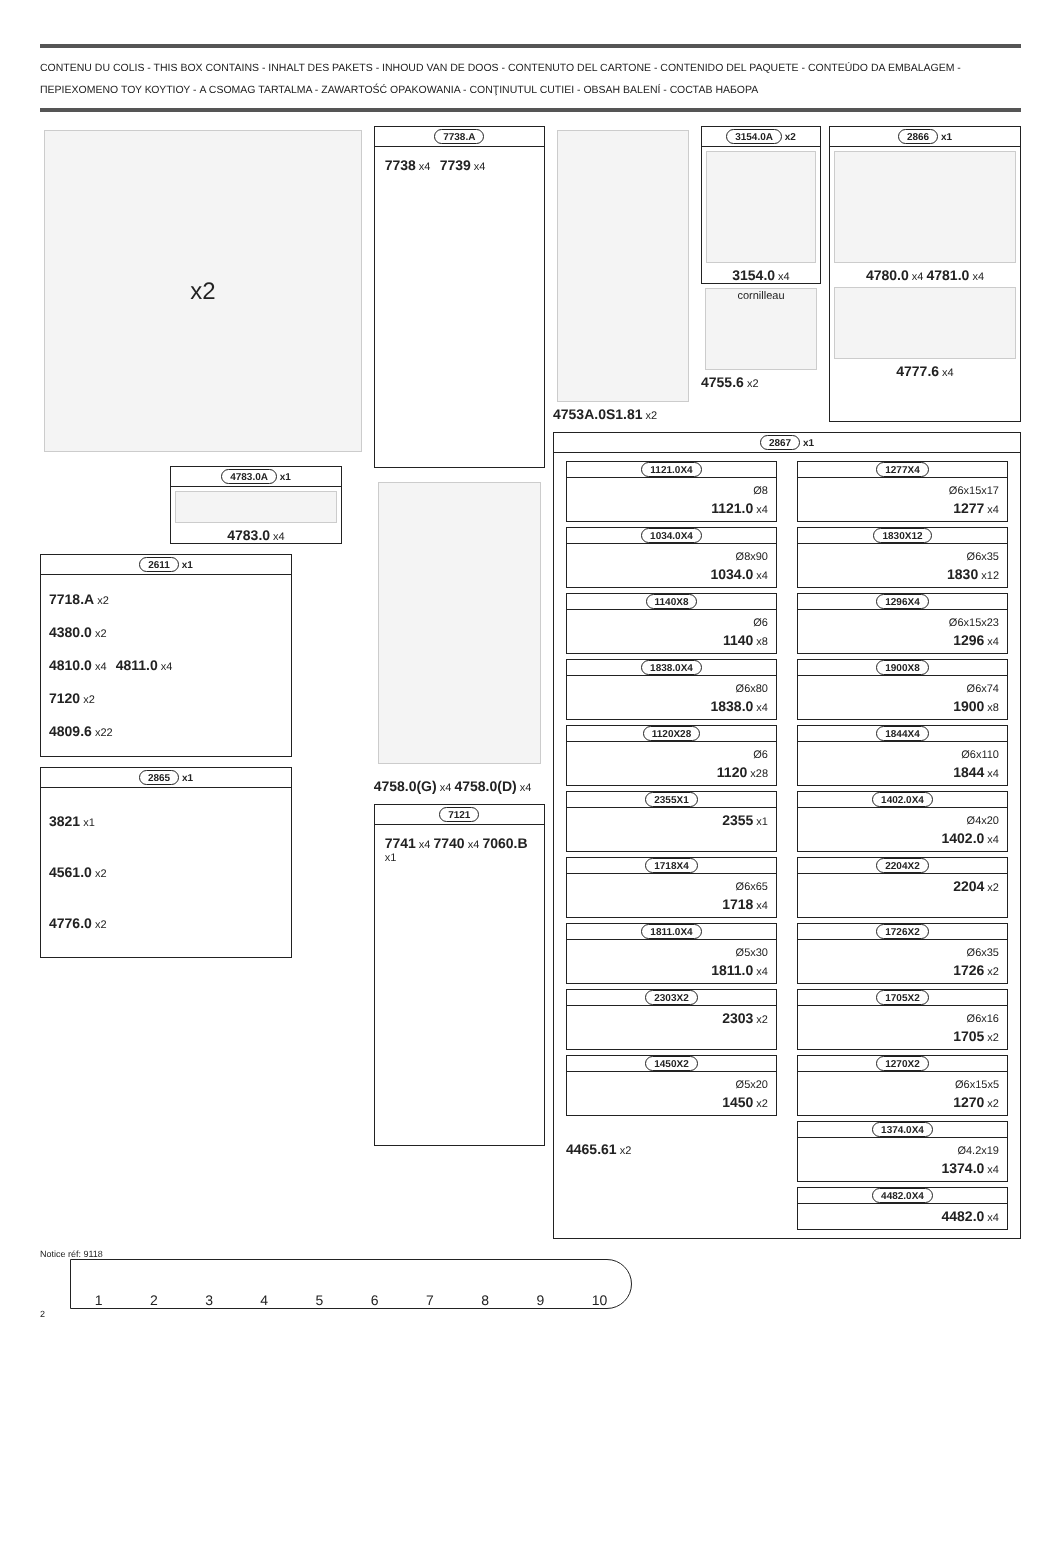CONTENU DU COLIS - THIS BOX CONTAINS - INHALT DES PAKETS - INHOUD VAN DE DOOS - CONTENUTO DEL CARTONE - CONTENIDO DEL PAQUETE - CONTEÚDO DA EMBALAGEM - ΠΕΡΙΕΧΟΜΕΝΟ ΤΟΥ ΚΟΥΤΙΟΥ - A CSOMAG TARTALMA - ZAWARTOŚĆ OPAKOWANIA - CONŢINUTUL CUTIEI - OBSAH BALENÍ - СОСТАВ НАБОРА
x2
4783.0A x1
4783.0 x4
2611 x1
7718.A x2
4380.0 x2
4810.0 x4 4811.0 x4
7120 x2
4809.6 x22
2865 x1
3821 x1
4561.0 x2
4776.0 x2
7738.A
7738 x4 7739 x4
4758.0(G) x4 4758.0(D) x4
7121
7741 x4 7740 x4 7060.B x1
4753A.0S1.81 x2
3154.0A x2
3154.0 x4
cornilleau
4755.6 x2
2866 x1
4780.0 x4 4781.0 x4
4777.6 x4
2867 x1
1121.0X4
Ø8
1121.0 x4
1277X4
Ø6x15x17
1277 x4
1034.0X4
Ø8x90
1034.0 x4
1830X12
Ø6x35
1830 x12
1140X8
Ø6
1140 x8
1296X4
Ø6x15x23
1296 x4
1838.0X4
Ø6x80
1838.0 x4
1900X8
Ø6x74
1900 x8
1120X28
Ø6
1120 x28
1844X4
Ø6x110
1844 x4
2355X1
2355 x1
1402.0X4
Ø4x20
1402.0 x4
1718X4
Ø6x65
1718 x4
2204X2
2204 x2
1811.0X4
Ø5x30
1811.0 x4
1726X2
Ø6x35
1726 x2
2303X2
2303 x2
1705X2
Ø6x16
1705 x2
1450X2
Ø5x20
1450 x2
1270X2
Ø6x15x5
1270 x2
4465.61 x2
1374.0X4
Ø4.2x19
1374.0 x4
4482.0X4
4482.0 x4
Notice réf: 9118
1 2 3 4 5 6 7 8 9 10
2